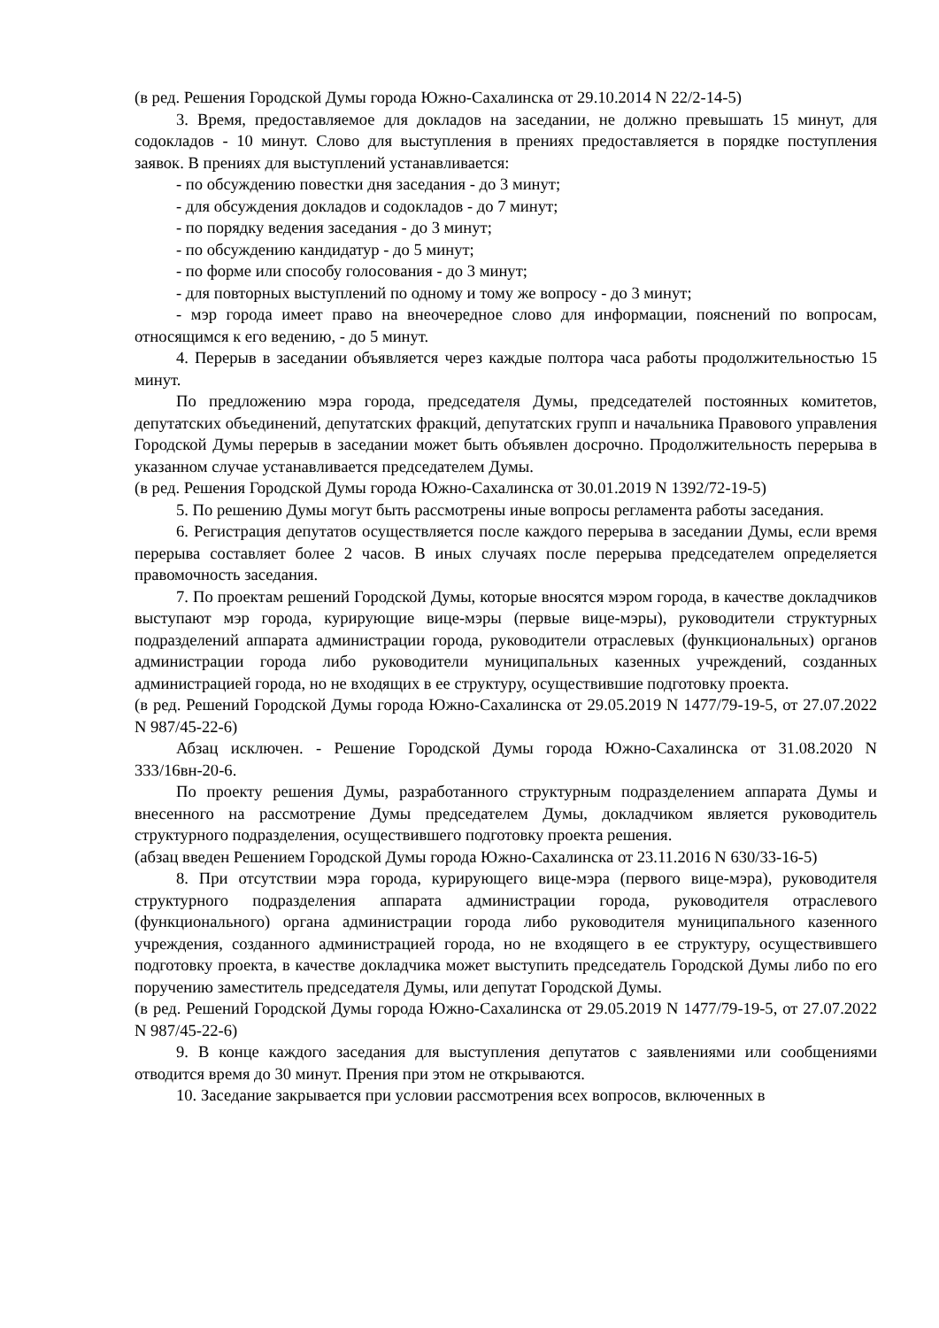(в ред. Решения Городской Думы города Южно-Сахалинска от 29.10.2014 N 22/2-14-5)
3. Время, предоставляемое для докладов на заседании, не должно превышать 15 минут, для содокладов - 10 минут. Слово для выступления в прениях предоставляется в порядке поступления заявок. В прениях для выступлений устанавливается:
- по обсуждению повестки дня заседания - до 3 минут;
- для обсуждения докладов и содокладов - до 7 минут;
- по порядку ведения заседания - до 3 минут;
- по обсуждению кандидатур - до 5 минут;
- по форме или способу голосования - до 3 минут;
- для повторных выступлений по одному и тому же вопросу - до 3 минут;
- мэр города имеет право на внеочередное слово для информации, пояснений по вопросам, относящимся к его ведению, - до 5 минут.
4. Перерыв в заседании объявляется через каждые полтора часа работы продолжительностью 15 минут.
По предложению мэра города, председателя Думы, председателей постоянных комитетов, депутатских объединений, депутатских фракций, депутатских групп и начальника Правового управления Городской Думы перерыв в заседании может быть объявлен досрочно. Продолжительность перерыва в указанном случае устанавливается председателем Думы.
(в ред. Решения Городской Думы города Южно-Сахалинска от 30.01.2019 N 1392/72-19-5)
5. По решению Думы могут быть рассмотрены иные вопросы регламента работы заседания.
6. Регистрация депутатов осуществляется после каждого перерыва в заседании Думы, если время перерыва составляет более 2 часов. В иных случаях после перерыва председателем определяется правомочность заседания.
7. По проектам решений Городской Думы, которые вносятся мэром города, в качестве докладчиков выступают мэр города, курирующие вице-мэры (первые вице-мэры), руководители структурных подразделений аппарата администрации города, руководители отраслевых (функциональных) органов администрации города либо руководители муниципальных казенных учреждений, созданных администрацией города, но не входящих в ее структуру, осуществившие подготовку проекта.
(в ред. Решений Городской Думы города Южно-Сахалинска от 29.05.2019 N 1477/79-19-5, от 27.07.2022 N 987/45-22-6)
Абзац исключен. - Решение Городской Думы города Южно-Сахалинска от 31.08.2020 N 333/16вн-20-6.
По проекту решения Думы, разработанного структурным подразделением аппарата Думы и внесенного на рассмотрение Думы председателем Думы, докладчиком является руководитель структурного подразделения, осуществившего подготовку проекта решения.
(абзац введен Решением Городской Думы города Южно-Сахалинска от 23.11.2016 N 630/33-16-5)
8. При отсутствии мэра города, курирующего вице-мэра (первого вице-мэра), руководителя структурного подразделения аппарата администрации города, руководителя отраслевого (функционального) органа администрации города либо руководителя муниципального казенного учреждения, созданного администрацией города, но не входящего в ее структуру, осуществившего подготовку проекта, в качестве докладчика может выступить председатель Городской Думы либо по его поручению заместитель председателя Думы, или депутат Городской Думы.
(в ред. Решений Городской Думы города Южно-Сахалинска от 29.05.2019 N 1477/79-19-5, от 27.07.2022 N 987/45-22-6)
9. В конце каждого заседания для выступления депутатов с заявлениями или сообщениями отводится время до 30 минут. Прения при этом не открываются.
10. Заседание закрывается при условии рассмотрения всех вопросов, включенных в